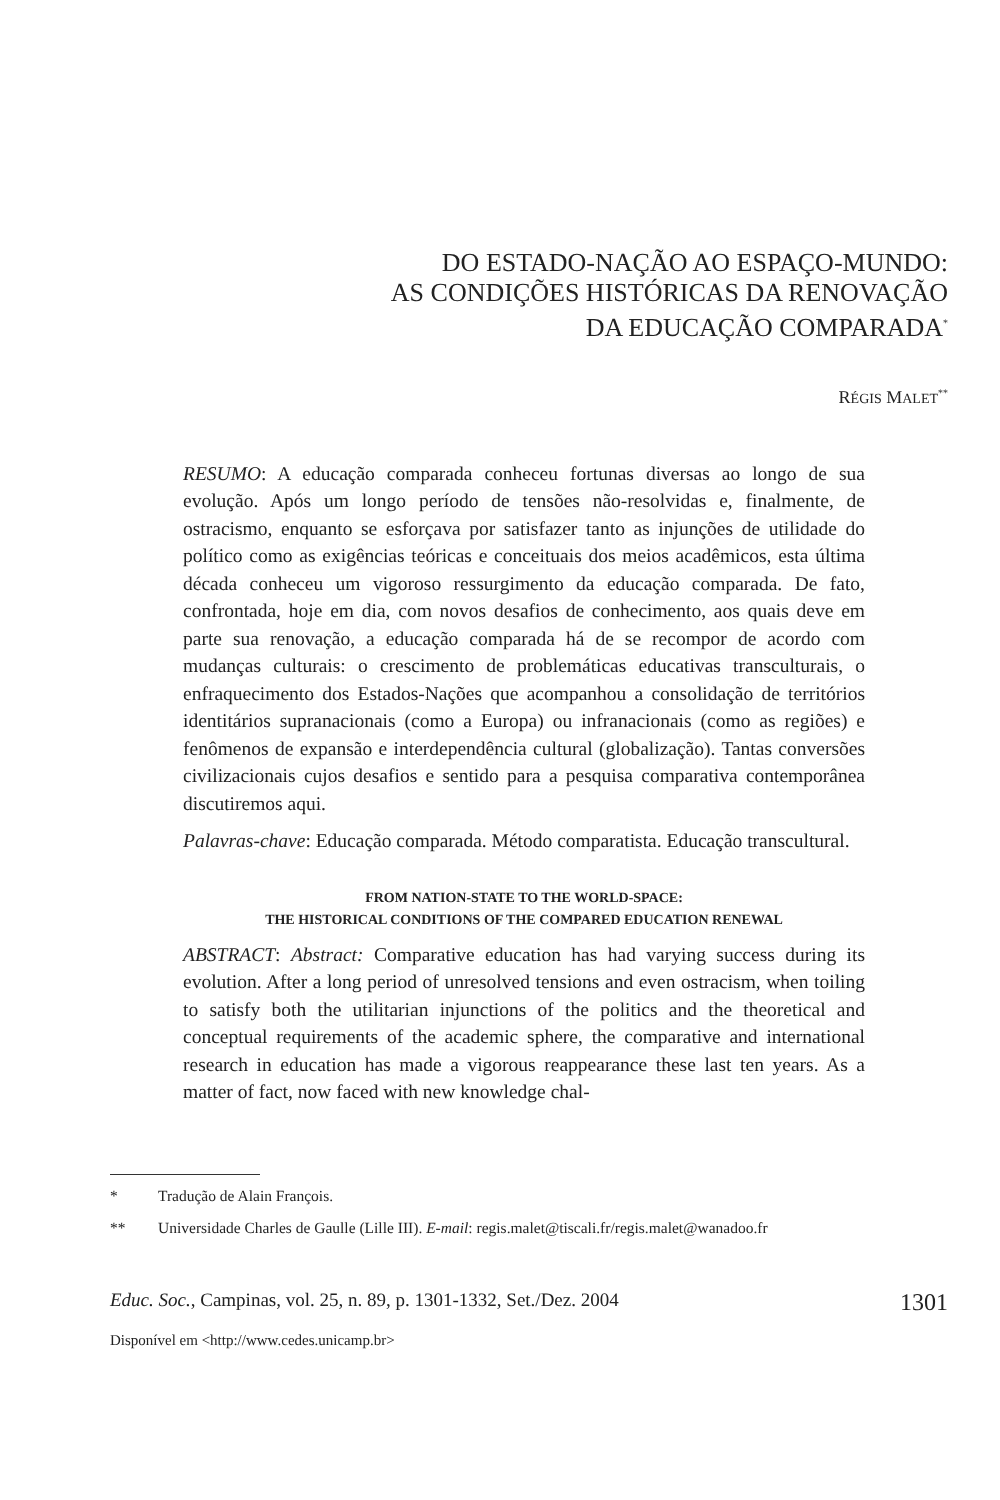DO ESTADO-NAÇÃO AO ESPAÇO-MUNDO:
AS CONDIÇÕES HISTÓRICAS DA RENOVAÇÃO
DA EDUCAÇÃO COMPARADA<sup>*</sup>
RÉGIS MALET<sup>**</sup>
RESUMO: A educação comparada conheceu fortunas diversas ao longo de sua evolução. Após um longo período de tensões não-resolvidas e, finalmente, de ostracismo, enquanto se esforçava por satisfazer tanto as injunções de utilidade do político como as exigências teóricas e conceituais dos meios acadêmicos, esta última década conheceu um vigoroso ressurgimento da educação comparada. De fato, confrontada, hoje em dia, com novos desafios de conhecimento, aos quais deve em parte sua renovação, a educação comparada há de se recompor de acordo com mudanças culturais: o crescimento de problemáticas educativas transculturais, o enfraquecimento dos Estados-Nações que acompanhou a consolidação de territórios identitários supranacionais (como a Europa) ou infranacionais (como as regiões) e fenômenos de expansão e interdependência cultural (globalização). Tantas conversões civilizacionais cujos desafios e sentido para a pesquisa comparativa contemporânea discutiremos aqui.
Palavras-chave: Educação comparada. Método comparatista. Educação transcultural.
FROM NATION-STATE TO THE WORLD-SPACE:
THE HISTORICAL CONDITIONS OF THE COMPARED EDUCATION RENEWAL
ABSTRACT: Abstract: Comparative education has had varying success during its evolution. After a long period of unresolved tensions and even ostracism, when toiling to satisfy both the utilitarian injunctions of the politics and the theoretical and conceptual requirements of the academic sphere, the comparative and international research in education has made a vigorous reappearance these last ten years. As a matter of fact, now faced with new knowledge chal-
* Tradução de Alain François.
** Universidade Charles de Gaulle (Lille III). E-mail: regis.malet@tiscali.fr/regis.malet@wanadoo.fr
Educ. Soc., Campinas, vol. 25, n. 89, p. 1301-1332, Set./Dez. 2004 1301
Disponível em <http://www.cedes.unicamp.br>